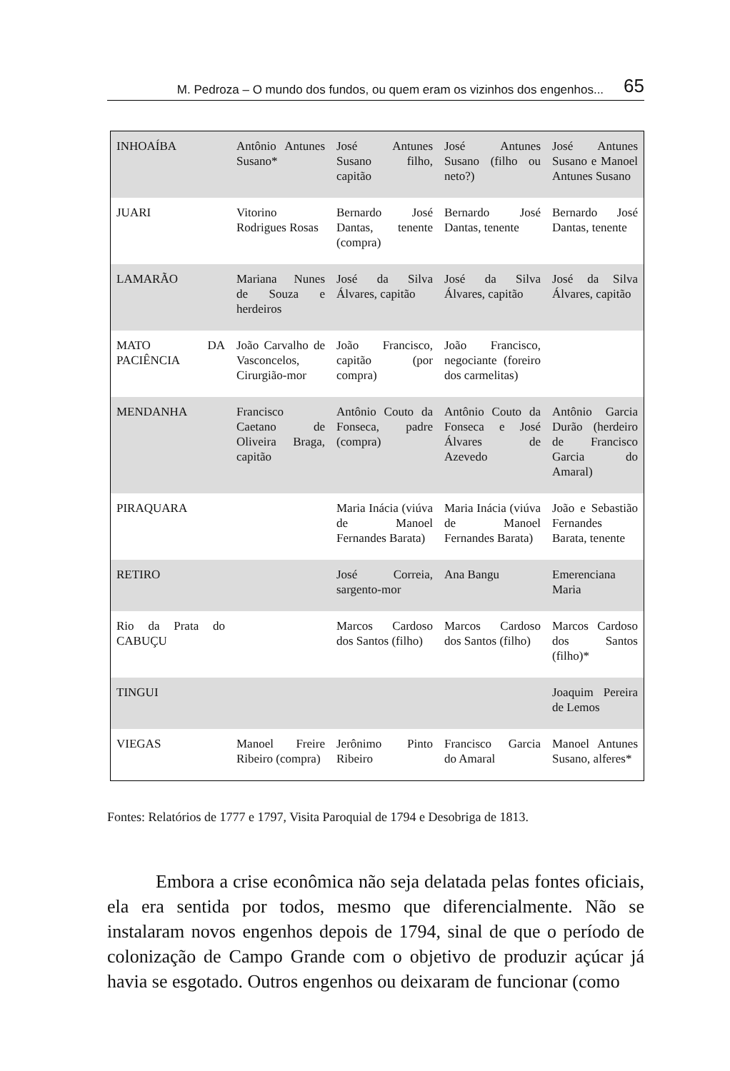M. Pedroza – O mundo dos fundos, ou quem eram os vizinhos dos engenhos... 65
| INHOAÍBA | Antônio Antunes Susano* | José Antunes Susano filho, capitão | José Antunes Susano (filho ou neto?) | José Antunes Susano e Manoel Antunes Susano |
| JUARI | Vitorino Rodrigues Rosas | Bernardo José Dantas, tenente (compra) | Bernardo José Dantas, tenente | Bernardo José Dantas, tenente |
| LAMARÃO | Mariana Nunes de Souza e herdeiros | José da Silva Álvares, capitão | José da Silva Álvares, capitão | José da Silva Álvares, capitão |
| MATO DA PACIÊNCIA | João Carvalho de Vasconcelos, Cirurgião-mor | João Francisco, capitão (por compra) | João Francisco, negociante (foreiro dos carmelitas) | |
| MENDANHA | Francisco Caetano de Oliveira Braga, capitão | Antônio Couto da Fonseca, padre (compra) | Antônio Couto da Fonseca e José Álvares de Azevedo | Antônio Garcia Durão (herdeiro de Francisco Garcia do Amaral) |
| PIRAQUARA | | Maria Inácia (viúva de Manoel Fernandes Barata) | Maria Inácia (viúva de Manoel Fernandes Barata) | João e Sebastião Fernandes Barata, tenente |
| RETIRO | | José Correia, sargento-mor | Ana Bangu | Emerenciana Maria |
| Rio da Prata do CABUÇU | | Marcos Cardoso dos Santos (filho) | Marcos Cardoso dos Santos (filho) | Marcos Cardoso dos Santos (filho)* |
| TINGUI | | | | Joaquim Pereira de Lemos |
| VIEGAS | Manoel Freire Ribeiro (compra) | Jerônimo Pinto Ribeiro | Francisco Garcia do Amaral | Manoel Antunes Susano, alferes* |
Fontes: Relatórios de 1777 e 1797, Visita Paroquial de 1794 e Desobriga de 1813.
Embora a crise econômica não seja delatada pelas fontes oficiais, ela era sentida por todos, mesmo que diferencialmente. Não se instalaram novos engenhos depois de 1794, sinal de que o período de colonização de Campo Grande com o objetivo de produzir açúcar já havia se esgotado. Outros engenhos ou deixaram de funcionar (como